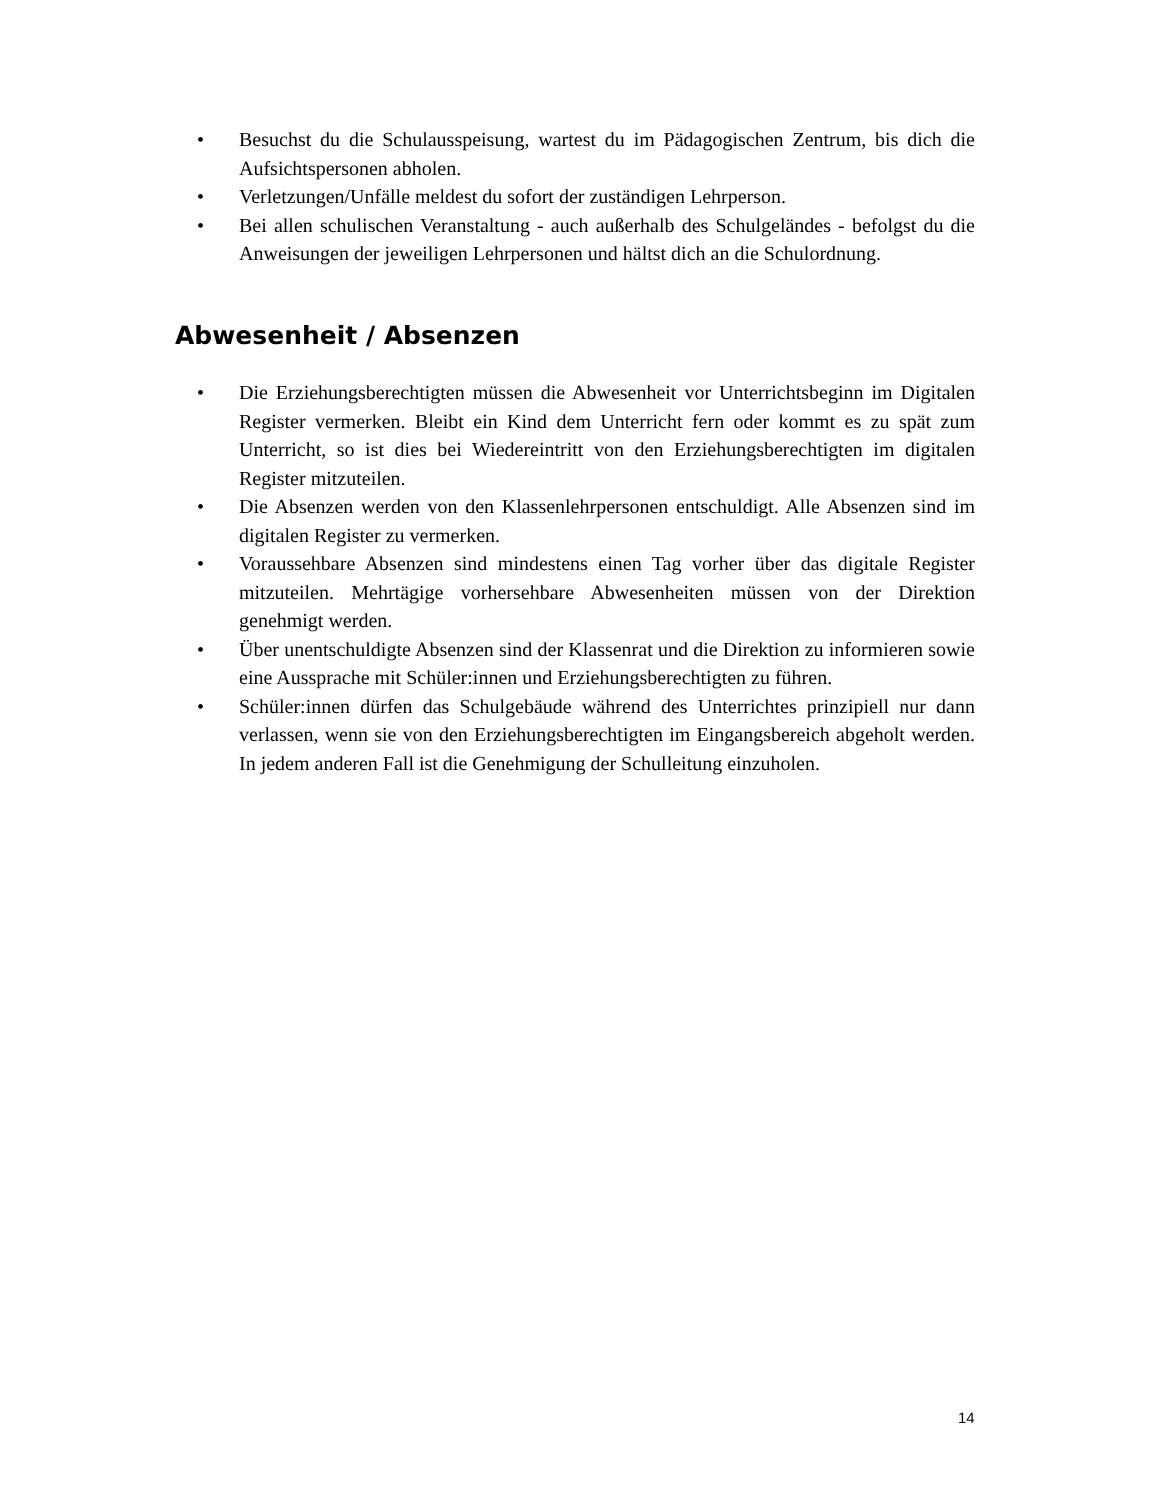• Besuchst du die Schulausspeisung, wartest du im Pädagogischen Zentrum, bis dich die Aufsichtspersonen abholen.
• Verletzungen/Unfälle meldest du sofort der zuständigen Lehrperson.
• Bei allen schulischen Veranstaltung - auch außerhalb des Schulgeländes - befolgst du die Anweisungen der jeweiligen Lehrpersonen und hältst dich an die Schulordnung.
Abwesenheit / Absenzen
• Die Erziehungsberechtigten müssen die Abwesenheit vor Unterrichtsbeginn im Digitalen Register vermerken. Bleibt ein Kind dem Unterricht fern oder kommt es zu spät zum Unterricht, so ist dies bei Wiedereintritt von den Erziehungsberechtigten im digitalen Register mitzuteilen.
• Die Absenzen werden von den Klassenlehrpersonen entschuldigt. Alle Absenzen sind im digitalen Register zu vermerken.
• Voraussehbare Absenzen sind mindestens einen Tag vorher über das digitale Register mitzuteilen. Mehrtägige vorhersehbare Abwesenheiten müssen von der Direktion genehmigt werden.
• Über unentschuldigte Absenzen sind der Klassenrat und die Direktion zu informieren sowie eine Aussprache mit Schüler:innen und Erziehungsberechtigten zu führen.
• Schüler:innen dürfen das Schulgebäude während des Unterrichtes prinzipiell nur dann verlassen, wenn sie von den Erziehungsberechtigten im Eingangsbereich abgeholt werden. In jedem anderen Fall ist die Genehmigung der Schulleitung einzuholen.
14